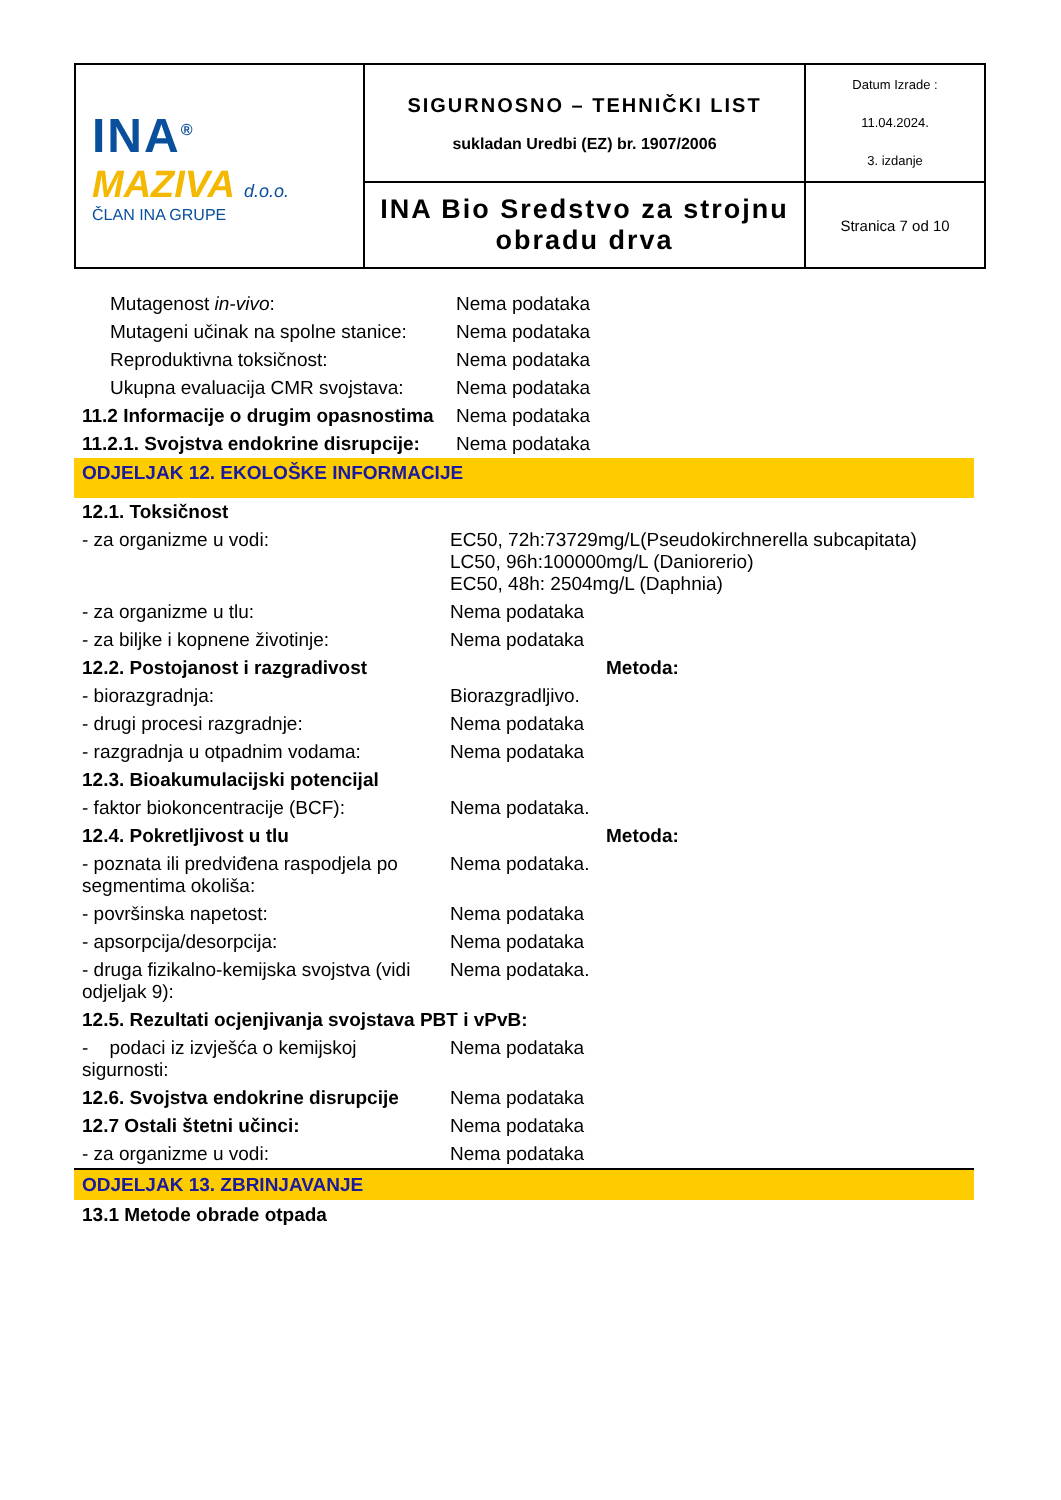| INA<sup>®</sup> MAZIVA d.o.o. ČLAN INA GRUPE | SIGURNOSNO – TEHNIČKI LIST sukladan Uredbi (EZ) br. 1907/2006 | Datum Izrade : 11.04.2024. 3. izdanje |
| | INA Bio Sredstvo za strojnu obradu drva | Stranica 7 od 10 |
| Mutagenost in-vivo : | Nema podataka |
| Mutageni učinak na spolne stanice: | Nema podataka |
| Reproduktivna toksičnost: | Nema podataka |
| Ukupna evaluacija CMR svojstava: | Nema podataka |
| 11.2 Informacije o drugim opasnostima | Nema podataka |
| 11.2.1. Svojstva endokrine disrupcije: | Nema podataka |
ODJELJAK 12. EKOLOŠKE INFORMACIJE
| 12.1. Toksičnost | | |
| - za organizme u vodi: | EC50, 72h:73729mg/L(Pseudokirchnerella subcapitata) LC50, 96h:100000mg/L (Daniorerio) EC50, 48h: 2504mg/L (Daphnia) | |
| - za organizme u tlu: | Nema podataka | |
| - za biljke i kopnene životinje: | Nema podataka | |
| 12.2. Postojanost i razgradivost | | Metoda: |
| - biorazgradnja: | Biorazgradljivo. | |
| - drugi procesi razgradnje: | Nema podataka | |
| - razgradnja u otpadnim vodama: | Nema podataka | |
| 12.3. Bioakumulacijski potencijal | | |
| - faktor biokoncentracije (BCF): | Nema podataka. | |
| 12.4. Pokretljivost u tlu | | Metoda: |
| - poznata ili predviđena raspodjela po segmentima okoliša: | Nema podataka. | |
| - površinska napetost: | Nema podataka | |
| - apsorpcija/desorpcija: | Nema podataka | |
| - druga fizikalno-kemijska svojstva (vidi odjeljak 9): | Nema podataka. | |
| 12.5. Rezultati ocjenjivanja svojstava PBT i vPvB: | | |
| - podaci iz izvješća o kemijskoj sigurnosti: | Nema podataka | |
| 12.6. Svojstva endokrine disrupcije | Nema podataka | |
| 12.7 Ostali štetni učinci: | Nema podataka | |
| - za organizme u vodi: | Nema podataka | |
ODJELJAK 13. ZBRINJAVANJE
13.1 Metode obrade otpada